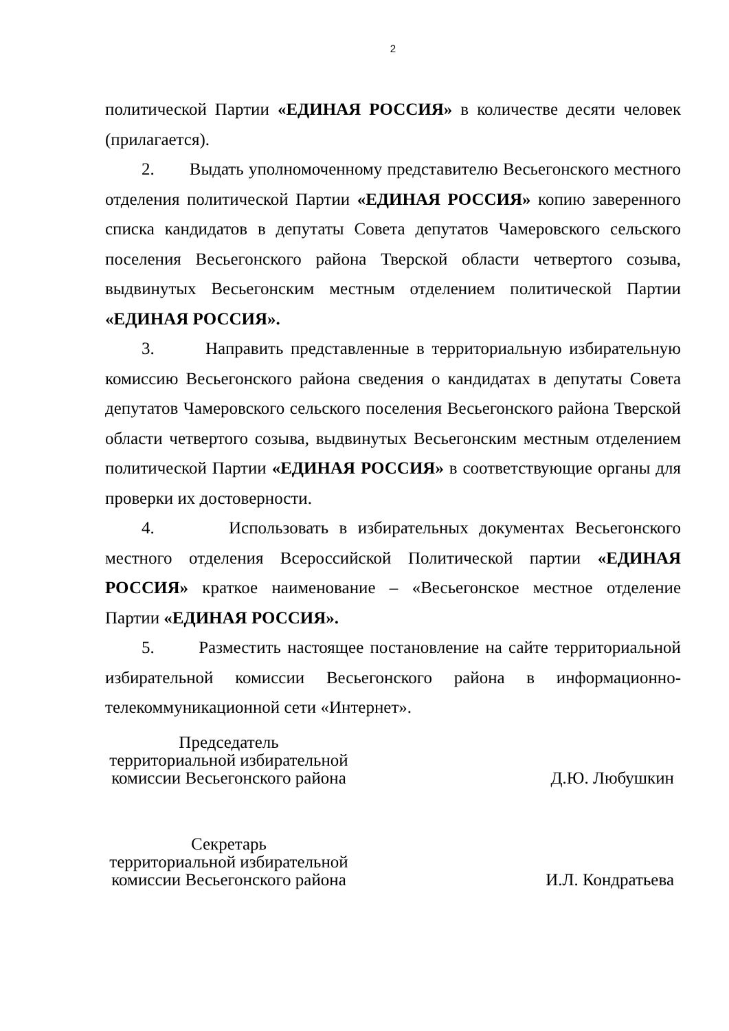2
политической Партии «ЕДИНАЯ РОССИЯ» в количестве десяти человек (прилагается).
2. Выдать уполномоченному представителю Весьегонского местного отделения политической Партии «ЕДИНАЯ РОССИЯ» копию заверенного списка кандидатов в депутаты Совета депутатов Чамеровского сельского поселения Весьегонского района Тверской области четвертого созыва, выдвинутых Весьегонским местным отделением политической Партии «ЕДИНАЯ РОССИЯ».
3. Направить представленные в территориальную избирательную комиссию Весьегонского района сведения о кандидатах в депутаты Совета депутатов Чамеровского сельского поселения Весьегонского района Тверской области четвертого созыва, выдвинутых Весьегонским местным отделением политической Партии «ЕДИНАЯ РОССИЯ» в соответствующие органы для проверки их достоверности.
4. Использовать в избирательных документах Весьегонского местного отделения Всероссийской Политической партии «ЕДИНАЯ РОССИЯ» краткое наименование – «Весьегонское местное отделение Партии «ЕДИНАЯ РОССИЯ».
5. Разместить настоящее постановление на сайте территориальной избирательной комиссии Весьегонского района в информационно-телекоммуникационной сети «Интернет».
Председатель
территориальной избирательной
комиссии Весьегонского района
Д.Ю. Любушкин
Секретарь
территориальной избирательной
комиссии Весьегонского района
И.Л. Кондратьева